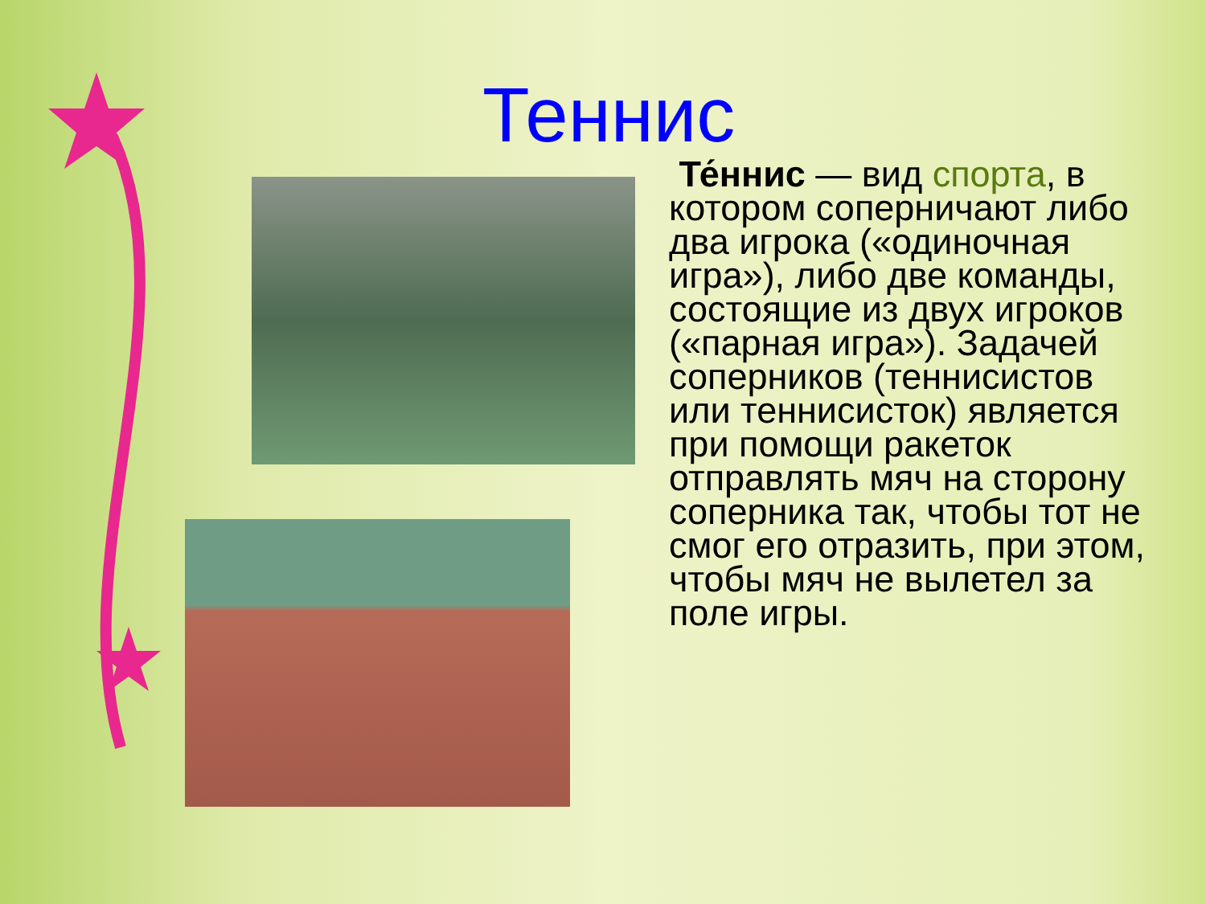Теннис
Те́ннис — вид спорта, в котором соперничают либо два игрока («одиночная игра»), либо две команды, состоящие из двух игроков («парная игра»). Задачей соперников (теннисистов или теннисисток) является при помощи ракеток отправлять мяч на сторону соперника так, чтобы тот не смог его отразить, при этом, чтобы мяч не вылетел за поле игры.